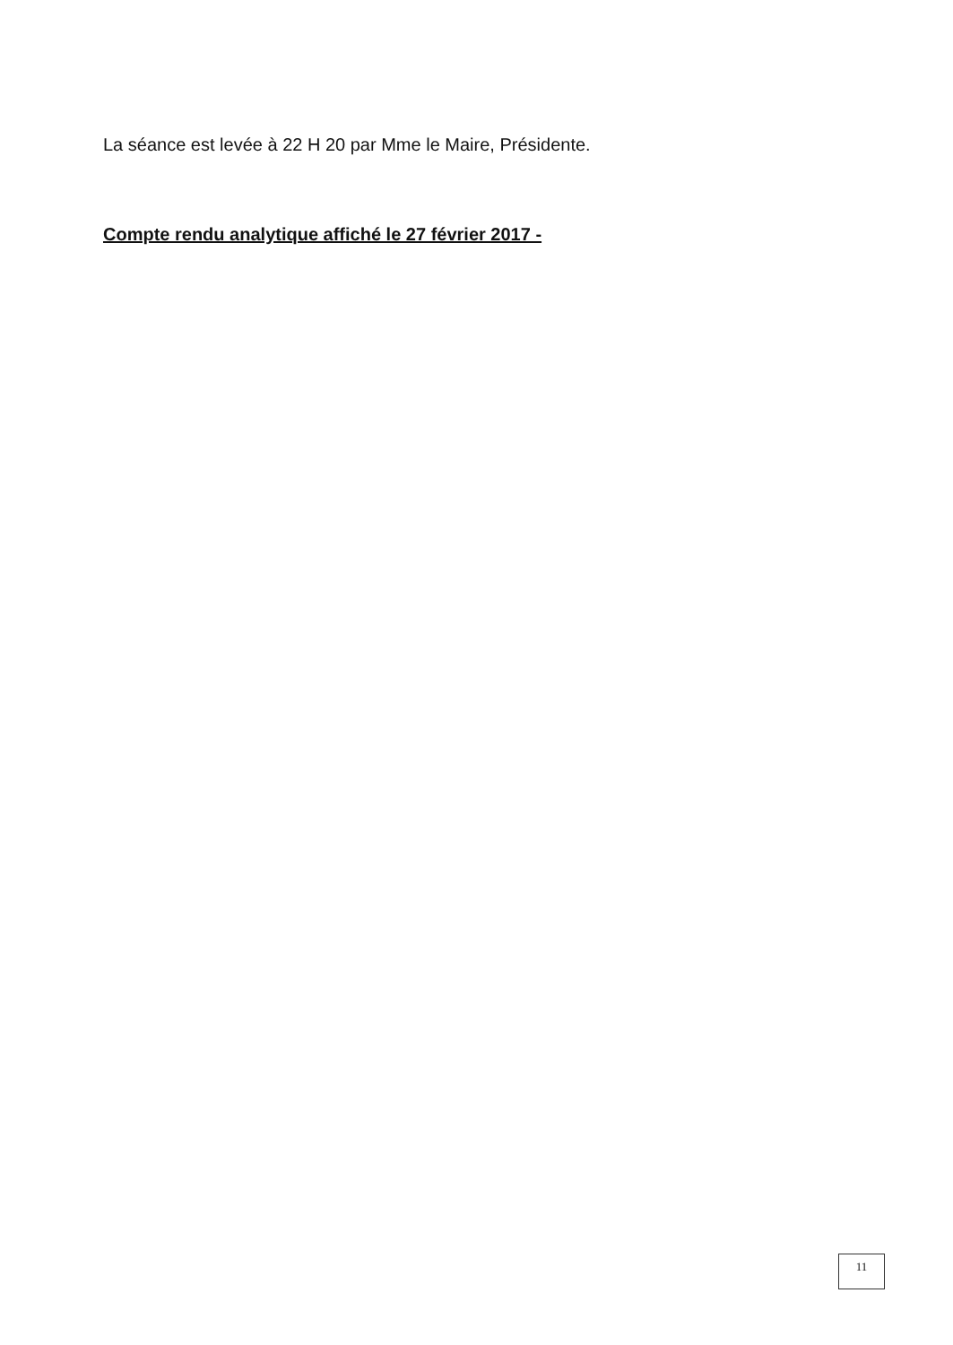La séance est levée à 22 H 20 par Mme le Maire, Présidente.
Compte rendu analytique affiché le 27 février 2017 -
11